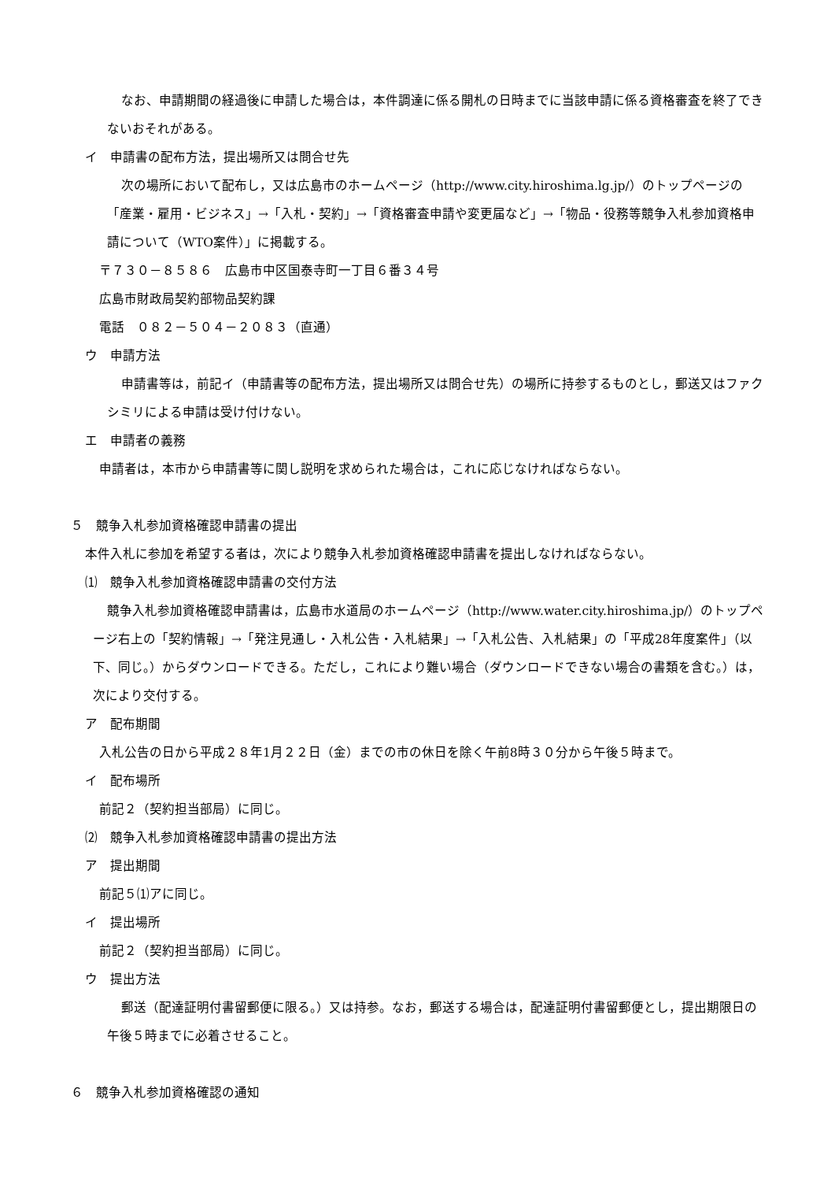なお、申請期間の経過後に申請した場合は，本件調達に係る開札の日時までに当該申請に係る資格審査を終了できないおそれがある。
イ　申請書の配布方法，提出場所又は問合せ先
次の場所において配布し，又は広島市のホームページ（http://www.city.hiroshima.lg.jp/）のトップページの「産業・雇用・ビジネス」→「入札・契約」→「資格審査申請や変更届など」→「物品・役務等競争入札参加資格申請について（WTO案件）」に掲載する。
〒７３０－８５８６　広島市中区国泰寺町一丁目６番３４号
広島市財政局契約部物品契約課
電話　０８２－５０４－２０８３（直通）
ウ　申請方法
申請書等は，前記イ（申請書等の配布方法，提出場所又は問合せ先）の場所に持参するものとし，郵送又はファクシミリによる申請は受け付けない。
エ　申請者の義務
申請者は，本市から申請書等に関し説明を求められた場合は，これに応じなければならない。
５　競争入札参加資格確認申請書の提出
本件入札に参加を希望する者は，次により競争入札参加資格確認申請書を提出しなければならない。
⑴　競争入札参加資格確認申請書の交付方法
競争入札参加資格確認申請書は，広島市水道局のホームページ（http://www.water.city.hiroshima.jp/）のトップページ右上の「契約情報」→「発注見通し・入札公告・入札結果」→「入札公告、入札結果」の「平成28年度案件」（以下、同じ。）からダウンロードできる。ただし，これにより難い場合（ダウンロードできない場合の書類を含む。）は，次により交付する。
ア　配布期間
入札公告の日から平成２８年1月２２日（金）までの市の休日を除く午前8時３０分から午後５時まで。
イ　配布場所
前記２（契約担当部局）に同じ。
⑵　競争入札参加資格確認申請書の提出方法
ア　提出期間
前記５⑴アに同じ。
イ　提出場所
前記２（契約担当部局）に同じ。
ウ　提出方法
郵送（配達証明付書留郵便に限る。）又は持参。なお，郵送する場合は，配達証明付書留郵便とし，提出期限日の午後５時までに必着させること。
６　競争入札参加資格確認の通知